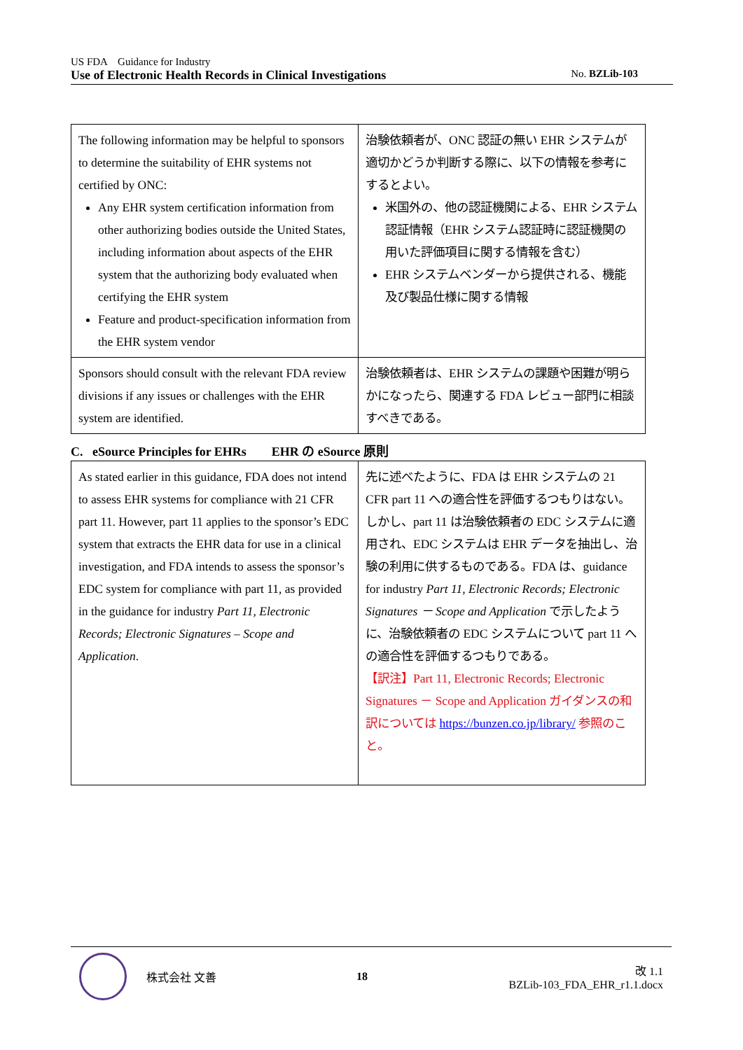US FDA　Guidance for Industry
Use of Electronic Health Records in Clinical Investigations No. BZLib-103
| The following information may be helpful to sponsors to determine the suitability of EHR systems not certified by ONC: Any EHR system certification information from other authorizing bodies outside the United States, including information about aspects of the EHR system that the authorizing body evaluated when certifying the EHR system Feature and product-specification information from the EHR system vendor | 治験依頼者が、ONC 認証の無い EHR システムが適切かどうか判断する際に、以下の情報を参考にするとよい。 米国外の、他の認証機関による、EHR システム認証情報（EHR システム認証時に認証機関の用いた評価項目に関する情報を含む） EHR システムベンダーから提供される、機能及び製品仕様に関する情報 |
| Sponsors should consult with the relevant FDA review divisions if any issues or challenges with the EHR system are identified. | 治験依頼者は、EHR システムの課題や困難が明らかになったら、関連する FDA レビュー部門に相談すべきである。 |
C. eSource Principles for EHRs　　EHR の eSource 原則
| As stated earlier in this guidance, FDA does not intend to assess EHR systems for compliance with 21 CFR part 11. However, part 11 applies to the sponsor’s EDC system that extracts the EHR data for use in a clinical investigation, and FDA intends to assess the sponsor’s EDC system for compliance with part 11, as provided in the guidance for industry Part 11, Electronic Records; Electronic Signatures – Scope and Application . | 先に述べたように、FDA は EHR システムの 21 CFR part 11 への適合性を評価するつもりはない。しかし、part 11 は治験依頼者の EDC システムに適用され、EDC システムは EHR データを抽出し、治験の利用に供するものである。FDA は、guidance for industry Part 11, Electronic Records; Electronic Signatures － Scope and Application で示したように、治験依頼者の EDC システムについて part 11 への適合性を評価するつもりである。 【訳注】Part 11, Electronic Records; Electronic Signatures － Scope and Application ガイダンスの和訳については https://bunzen.co.jp/library/ 参照のこと。 |
株式会社 文善 18
改 1.1
BZLib-103_FDA_EHR_r1.1.docx